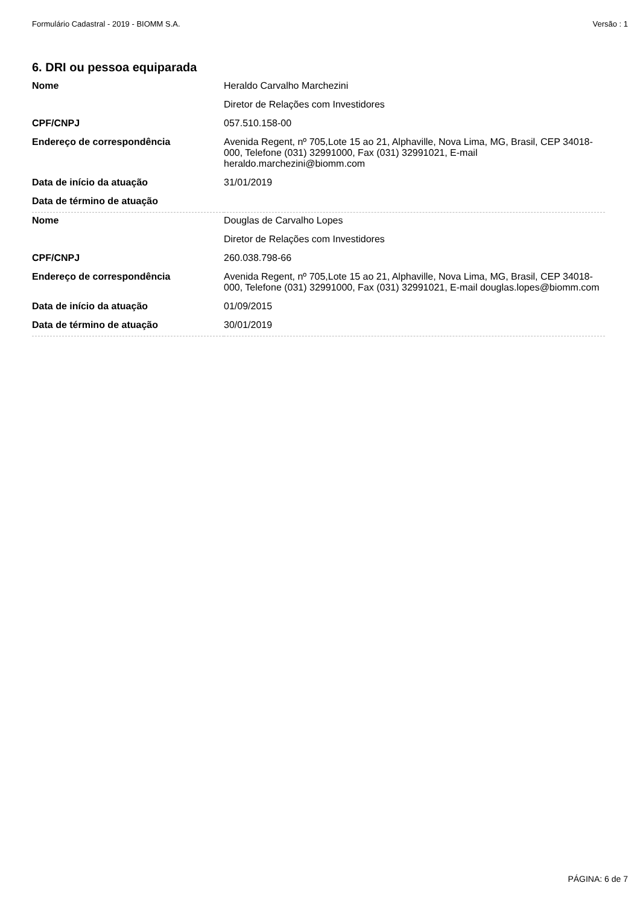Formulário Cadastral - 2019 - BIOMM S.A. Versão : 1
6. DRI ou pessoa equiparada
| Nome | Heraldo Carvalho Marchezini |
| | Diretor de Relações com Investidores |
| CPF/CNPJ | 057.510.158-00 |
| Endereço de correspondência | Avenida Regent, nº 705,Lote 15 ao 21, Alphaville, Nova Lima, MG, Brasil, CEP 34018-000, Telefone (031) 32991000, Fax (031) 32991021, E-mail heraldo.marchezini@biomm.com |
| Data de início da atuação | 31/01/2019 |
| Data de término de atuação | |
| Nome | Douglas de Carvalho Lopes |
| | Diretor de Relações com Investidores |
| CPF/CNPJ | 260.038.798-66 |
| Endereço de correspondência | Avenida Regent, nº 705,Lote 15 ao 21, Alphaville, Nova Lima, MG, Brasil, CEP 34018-000, Telefone (031) 32991000, Fax (031) 32991021, E-mail douglas.lopes@biomm.com |
| Data de início da atuação | 01/09/2015 |
| Data de término de atuação | 30/01/2019 |
PÁGINA: 6 de 7